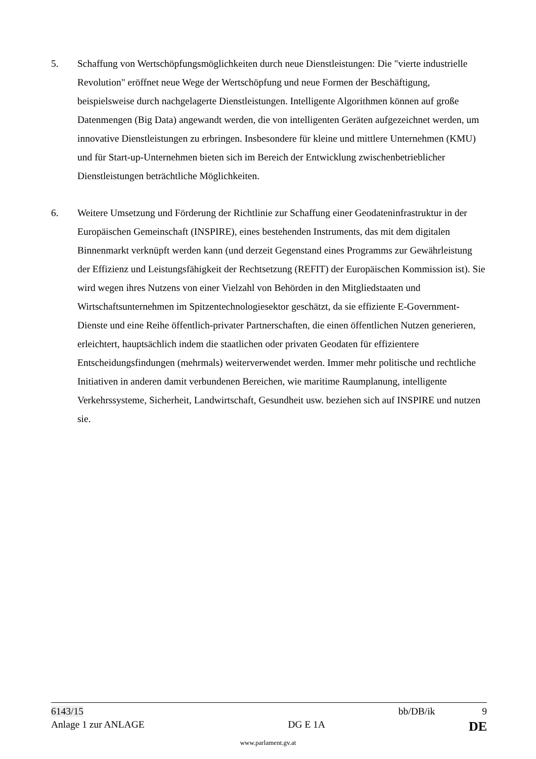5. Schaffung von Wertschöpfungsmöglichkeiten durch neue Dienstleistungen: Die "vierte industrielle Revolution" eröffnet neue Wege der Wertschöpfung und neue Formen der Beschäftigung, beispielsweise durch nachgelagerte Dienstleistungen. Intelligente Algorithmen können auf große Datenmengen (Big Data) angewandt werden, die von intelligenten Geräten aufgezeichnet werden, um innovative Dienstleistungen zu erbringen. Insbesondere für kleine und mittlere Unternehmen (KMU) und für Start-up-Unternehmen bieten sich im Bereich der Entwicklung zwischenbetrieblicher Dienstleistungen beträchtliche Möglichkeiten.
6. Weitere Umsetzung und Förderung der Richtlinie zur Schaffung einer Geodateninfrastruktur in der Europäischen Gemeinschaft (INSPIRE), eines bestehenden Instruments, das mit dem digitalen Binnenmarkt verknüpft werden kann (und derzeit Gegenstand eines Programms zur Gewährleistung der Effizienz und Leistungsfähigkeit der Rechtsetzung (REFIT) der Europäischen Kommission ist). Sie wird wegen ihres Nutzens von einer Vielzahl von Behörden in den Mitgliedstaaten und Wirtschaftsunternehmen im Spitzentechnologiesektor geschätzt, da sie effiziente E-Government-Dienste und eine Reihe öffentlich-privater Partnerschaften, die einen öffentlichen Nutzen generieren, erleichtert, hauptsächlich indem die staatlichen oder privaten Geodaten für effizientere Entscheidungsfindungen (mehrmals) weiterverwendet werden. Immer mehr politische und rechtliche Initiativen in anderen damit verbundenen Bereichen, wie maritime Raumplanung, intelligente Verkehrssysteme, Sicherheit, Landwirtschaft, Gesundheit usw. beziehen sich auf INSPIRE und nutzen sie.
6143/15 bb/DB/ik 9
Anlage 1 zur ANLAGE DG E 1A DE
www.parlament.gv.at